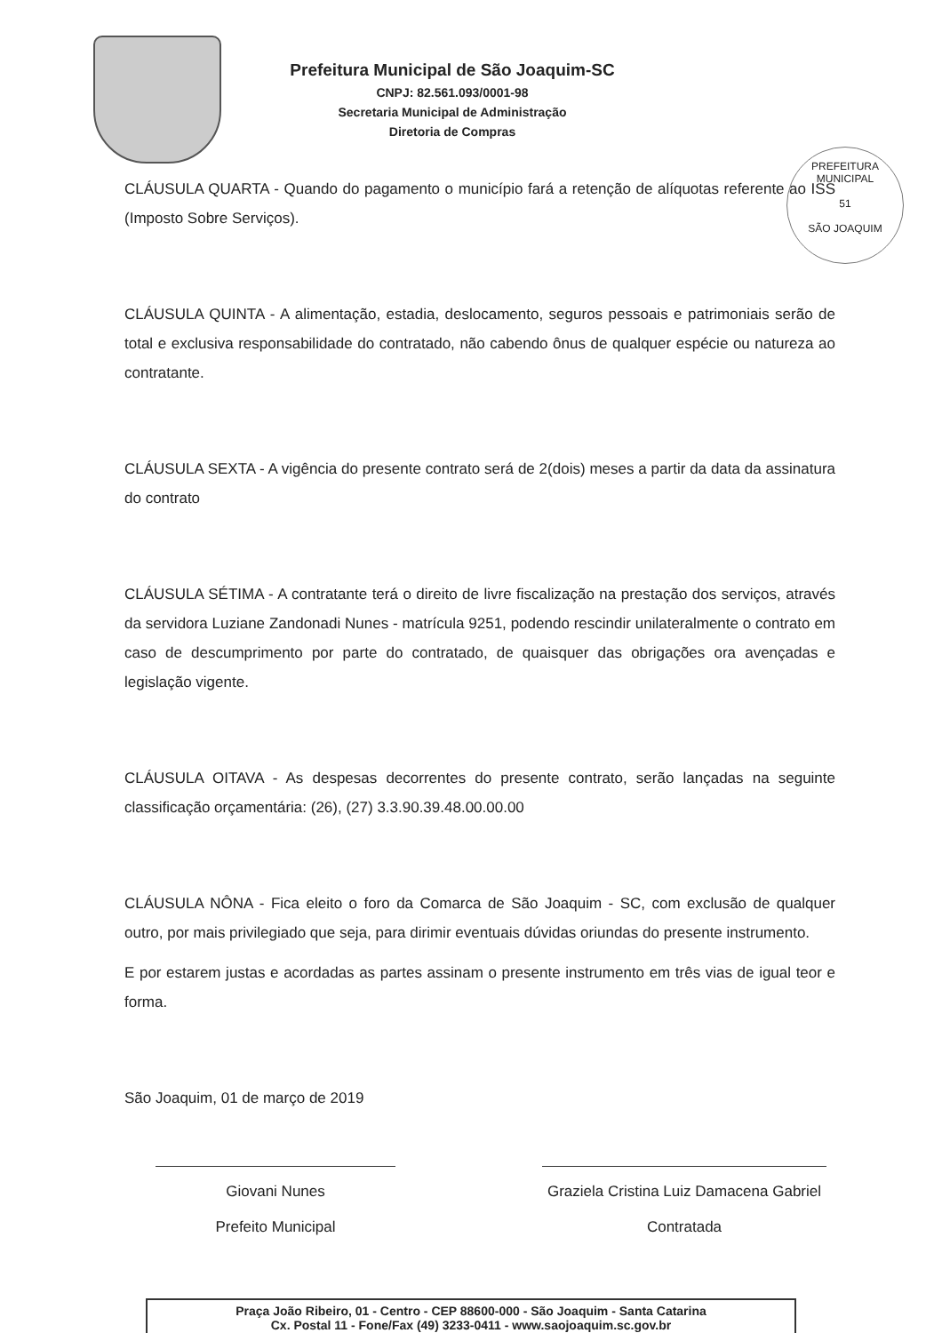Prefeitura Municipal de São Joaquim-SC
CNPJ: 82.561.093/0001-98
Secretaria Municipal de Administração
Diretoria de Compras
PREFEITURA MUNICIPAL
51
SÃO JOAQUIM
CLÁUSULA QUARTA - Quando do pagamento o município fará a retenção de alíquotas referente ao ISS (Imposto Sobre Serviços).
CLÁUSULA QUINTA - A alimentação, estadia, deslocamento, seguros pessoais e patrimoniais serão de total e exclusiva responsabilidade do contratado, não cabendo ônus de qualquer espécie ou natureza ao contratante.
CLÁUSULA SEXTA - A vigência do presente contrato será de 2(dois) meses a partir da data da assinatura do contrato
CLÁUSULA SÉTIMA - A contratante terá o direito de livre fiscalização na prestação dos serviços, através da servidora Luziane Zandonadi Nunes - matrícula 9251, podendo rescindir unilateralmente o contrato em caso de descumprimento por parte do contratado, de quaisquer das obrigações ora avençadas e legislação vigente.
CLÁUSULA OITAVA - As despesas decorrentes do presente contrato, serão lançadas na seguinte classificação orçamentária: (26), (27) 3.3.90.39.48.00.00.00
CLÁUSULA NÔNA - Fica eleito o foro da Comarca de São Joaquim - SC, com exclusão de qualquer outro, por mais privilegiado que seja, para dirimir eventuais dúvidas oriundas do presente instrumento.
E por estarem justas e acordadas as partes assinam o presente instrumento em três vias de igual teor e forma.
São Joaquim, 01 de março de 2019
Giovani Nunes
Prefeito Municipal
Graziela Cristina Luiz Damacena Gabriel
Contratada
Praça João Ribeiro, 01 - Centro - CEP 88600-000 - São Joaquim - Santa Catarina
Cx. Postal 11 - Fone/Fax (49) 3233-0411 - www.saojoaquim.sc.gov.br